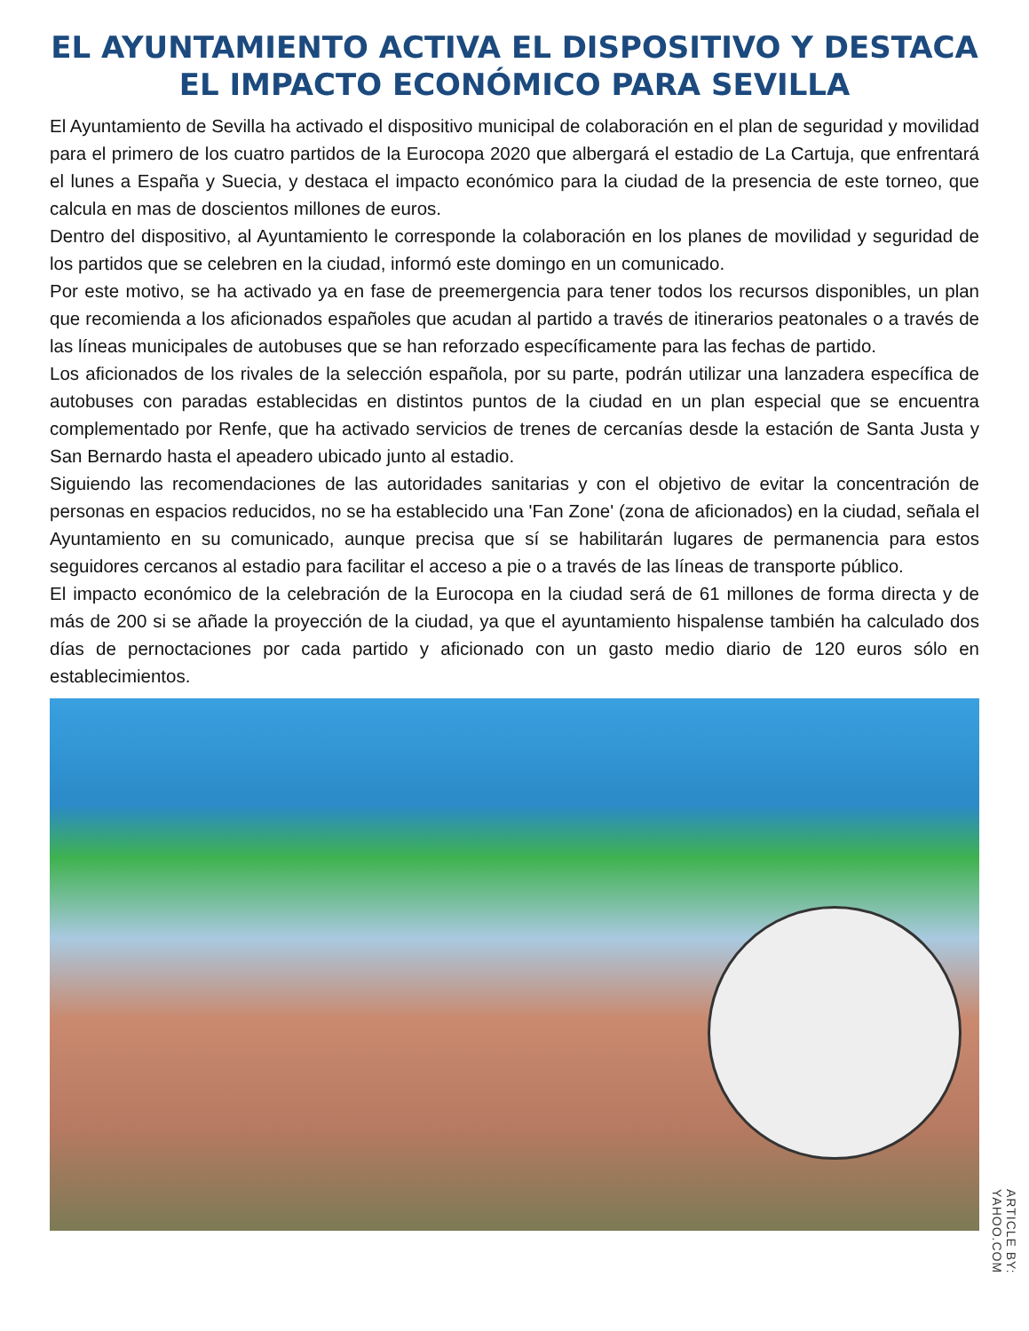EL AYUNTAMIENTO ACTIVA EL DISPOSITIVO Y DESTACA EL IMPACTO ECONÓMICO PARA SEVILLA
El Ayuntamiento de Sevilla ha activado el dispositivo municipal de colaboración en el plan de seguridad y movilidad para el primero de los cuatro partidos de la Eurocopa 2020 que albergará el estadio de La Cartuja, que enfrentará el lunes a España y Suecia, y destaca el impacto económico para la ciudad de la presencia de este torneo, que calcula en mas de doscientos millones de euros.
Dentro del dispositivo, al Ayuntamiento le corresponde la colaboración en los planes de movilidad y seguridad de los partidos que se celebren en la ciudad, informó este domingo en un comunicado.
Por este motivo, se ha activado ya en fase de preemergencia para tener todos los recursos disponibles, un plan que recomienda a los aficionados españoles que acudan al partido a través de itinerarios peatonales o a través de las líneas municipales de autobuses que se han reforzado específicamente para las fechas de partido.
Los aficionados de los rivales de la selección española, por su parte, podrán utilizar una lanzadera específica de autobuses con paradas establecidas en distintos puntos de la ciudad en un plan especial que se encuentra complementado por Renfe, que ha activado servicios de trenes de cercanías desde la estación de Santa Justa y San Bernardo hasta el apeadero ubicado junto al estadio.
Siguiendo las recomendaciones de las autoridades sanitarias y con el objetivo de evitar la concentración de personas en espacios reducidos, no se ha establecido una 'Fan Zone' (zona de aficionados) en la ciudad, señala el Ayuntamiento en su comunicado, aunque precisa que sí se habilitarán lugares de permanencia para estos seguidores cercanos al estadio para facilitar el acceso a pie o a través de las líneas de transporte público.
El impacto económico de la celebración de la Eurocopa en la ciudad será de 61 millones de forma directa y de más de 200 si se añade la proyección de la ciudad, ya que el ayuntamiento hispalense también ha calculado dos días de pernoctaciones por cada partido y aficionado con un gasto medio diario de 120 euros sólo en establecimientos.
ARTICLE BY: YAHOO.COM